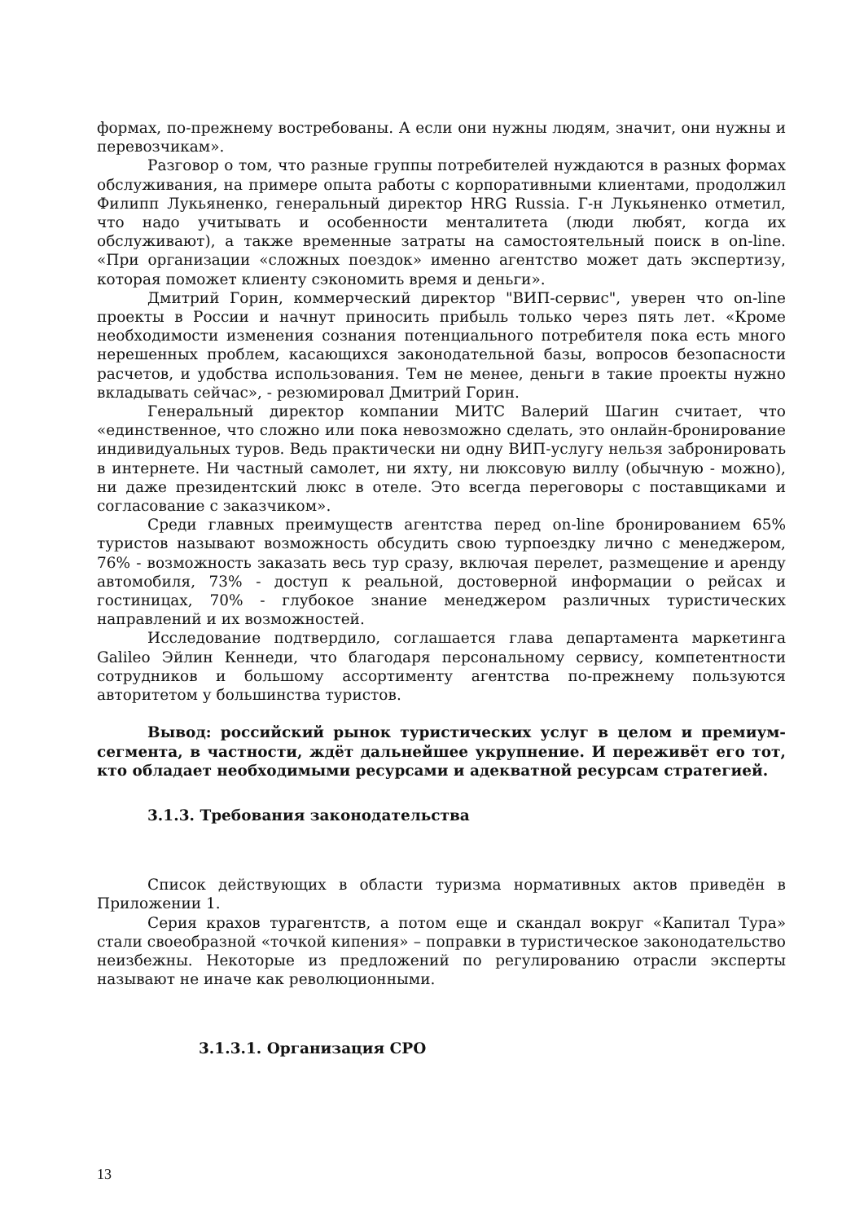формах, по-прежнему востребованы. А если они нужны людям, значит, они нужны и перевозчикам».
Разговор о том, что разные группы потребителей нуждаются в разных формах обслуживания, на примере опыта работы с корпоративными клиентами, продолжил Филипп Лукьяненко, генеральный директор HRG Russia. Г-н Лукьяненко отметил, что надо учитывать и особенности менталитета (люди любят, когда их обслуживают), а также временные затраты на самостоятельный поиск в on-line. «При организации «сложных поездок» именно агентство может дать экспертизу, которая поможет клиенту сэкономить время и деньги».
Дмитрий Горин, коммерческий директор "ВИП-сервис", уверен что on-line проекты в России и начнут приносить прибыль только через пять лет. «Кроме необходимости изменения сознания потенциального потребителя пока есть много нерешенных проблем, касающихся законодательной базы, вопросов безопасности расчетов, и удобства использования. Тем не менее, деньги в такие проекты нужно вкладывать сейчас», - резюмировал Дмитрий Горин.
Генеральный директор компании МИТС Валерий Шагин считает, что «единственное, что сложно или пока невозможно сделать, это онлайн-бронирование индивидуальных туров. Ведь практически ни одну ВИП-услугу нельзя забронировать в интернете. Ни частный самолет, ни яхту, ни люксовую виллу (обычную - можно), ни даже президентский люкс в отеле. Это всегда переговоры с поставщиками и согласование с заказчиком».
Среди главных преимуществ агентства перед on-line бронированием 65% туристов называют возможность обсудить свою турпоездку лично с менеджером, 76% - возможность заказать весь тур сразу, включая перелет, размещение и аренду автомобиля, 73% - доступ к реальной, достоверной информации о рейсах и гостиницах, 70% - глубокое знание менеджером различных туристических направлений и их возможностей.
Исследование подтвердило, соглашается глава департамента маркетинга Galileo Эйлин Кеннеди, что благодаря персональному сервису, компетентности сотрудников и большому ассортименту агентства по-прежнему пользуются авторитетом у большинства туристов.
Вывод: российский рынок туристических услуг в целом и премиум-сегмента, в частности, ждёт дальнейшее укрупнение. И переживёт его тот, кто обладает необходимыми ресурсами и адекватной ресурсам стратегией.
3.1.3. Требования законодательства
Список действующих в области туризма нормативных актов приведён в Приложении 1.
Серия крахов турагентств, а потом еще и скандал вокруг «Капитал Тура» стали своеобразной «точкой кипения» – поправки в туристическое законодательство неизбежны. Некоторые из предложений по регулированию отрасли эксперты называют не иначе как революционными.
3.1.3.1. Организация СРО
13